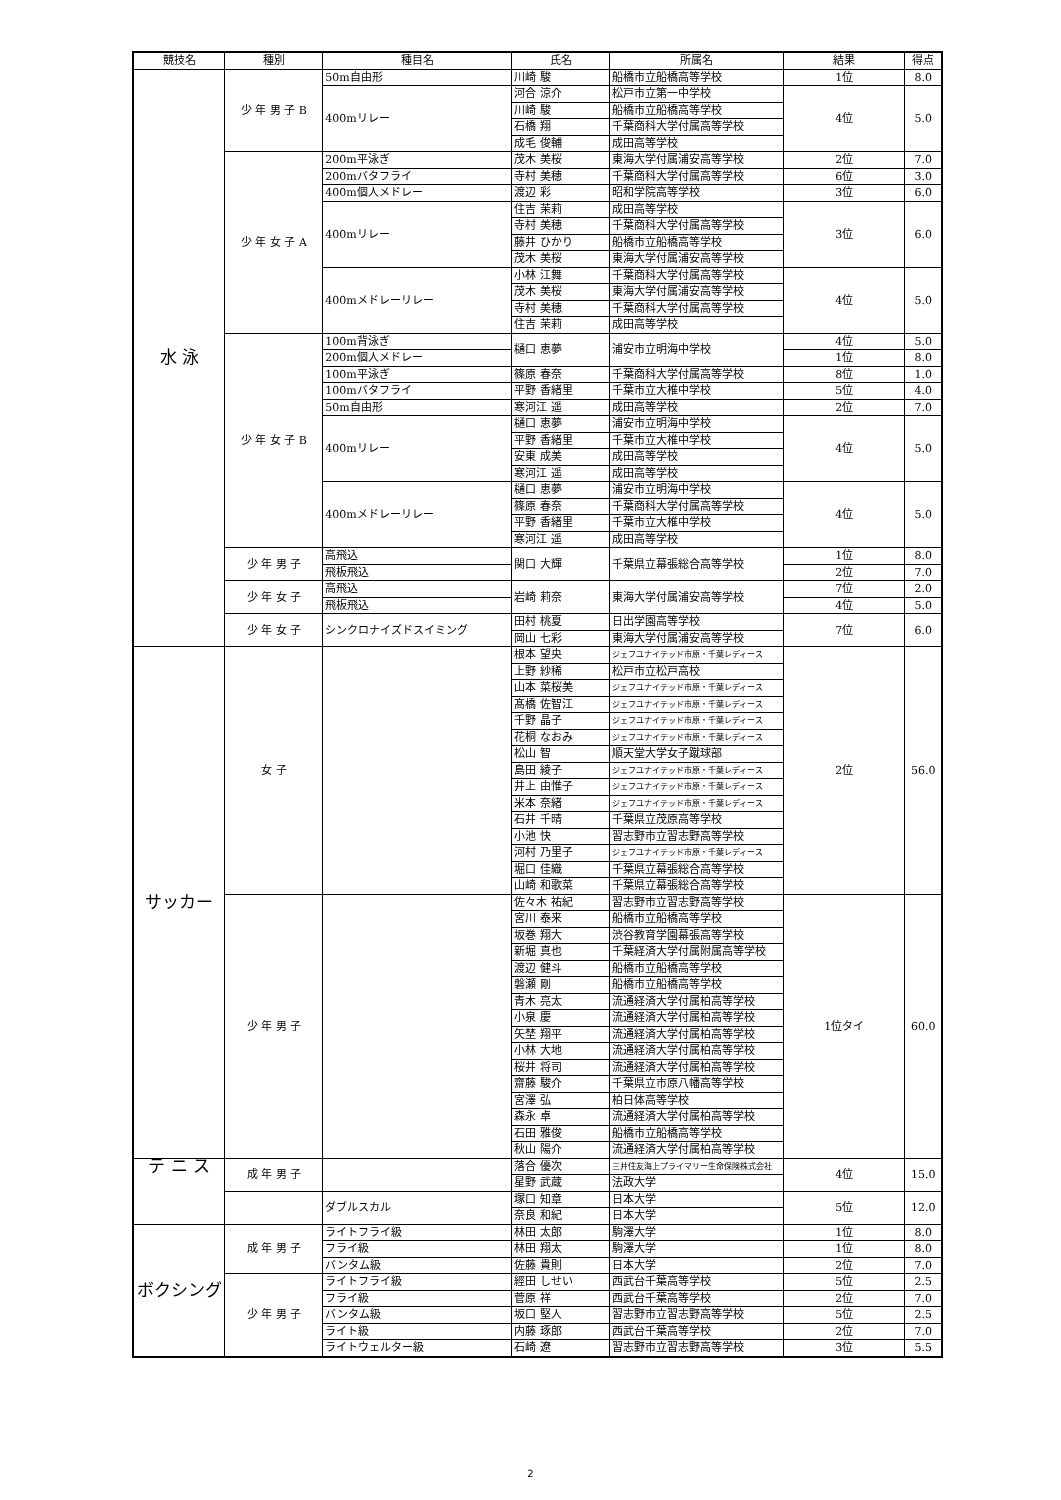| 競技名 | 種別 | 種目名 | 氏名 | 所属名 | 結果 | 得点 |
| --- | --- | --- | --- | --- | --- | --- |
| 水 泳 | 少 年 男 子 B | 50m自由形 | 川崎 駿 | 船橋市立船橋高等学校 | 1位 | 8.0 |
| | | 400mリレー | 河合 涼介 | 松戸市立第一中学校 | 4位 | 5.0 |
| | | | 川崎 駿 | 船橋市立船橋高等学校 | | |
| | | | 石橋 翔 | 千葉商科大学付属高等学校 | | |
| | | | 成毛 俊輔 | 成田高等学校 | | |
| | 少 年 女 子 A | 200m平泳ぎ | 茂木 美桜 | 東海大学付属浦安高等学校 | 2位 | 7.0 |
| | | 200mバタフライ | 寺村 美穂 | 千葉商科大学付属高等学校 | 6位 | 3.0 |
| | | 400m個人メドレー | 渡辺 彩 | 昭和学院高等学校 | 3位 | 6.0 |
| | | 400mリレー | 住吉 茉莉 | 成田高等学校 | 3位 | 6.0 |
| | | | 寺村 美穂 | 千葉商科大学付属高等学校 | | |
| | | | 藤井 ひかり | 船橋市立船橋高等学校 | | |
| | | | 茂木 美桜 | 東海大学付属浦安高等学校 | | |
| | | 400mメドレーリレー | 小林 江舞 | 千葉商科大学付属高等学校 | 4位 | 5.0 |
| | | | 茂木 美桜 | 東海大学付属浦安高等学校 | | |
| | | | 寺村 美穂 | 千葉商科大学付属高等学校 | | |
| | | | 住吉 茉莉 | 成田高等学校 | | |
| | 少 年 女 子 B | 100m背泳ぎ | 樋口 恵夢 | 浦安市立明海中学校 | 4位 | 5.0 |
| | | 200m個人メドレー | | | 1位 | 8.0 |
| | | 100m平泳ぎ | 篠原 春奈 | 千葉商科大学付属高等学校 | 8位 | 1.0 |
| | | 100mバタフライ | 平野 香緒里 | 千葉市立大椎中学校 | 5位 | 4.0 |
| | | 50m自由形 | 寒河江 遥 | 成田高等学校 | 2位 | 7.0 |
| | | 400mリレー | 樋口 恵夢 | 浦安市立明海中学校 | 4位 | 5.0 |
| | | | 平野 香緒里 | 千葉市立大椎中学校 | | |
| | | | 安東 成美 | 成田高等学校 | | |
| | | | 寒河江 遥 | 成田高等学校 | | |
| | | 400mメドレーリレー | 樋口 恵夢 | 浦安市立明海中学校 | 4位 | 5.0 |
| | | | 篠原 春奈 | 千葉商科大学付属高等学校 | | |
| | | | 平野 香緒里 | 千葉市立大椎中学校 | | |
| | | | 寒河江 遥 | 成田高等学校 | | |
| | 少 年 男 子 | 高飛込 | 関口 大輝 | 千葉県立幕張総合高等学校 | 1位 | 8.0 |
| | | 飛板飛込 | | | 2位 | 7.0 |
| | 少 年 女 子 | 高飛込 | 岩崎 莉奈 | 東海大学付属浦安高等学校 | 7位 | 2.0 |
| | | 飛板飛込 | | | 4位 | 5.0 |
| | 少 年 女 子 | シンクロナイズドスイミング | 田村 桃夏 | 日出学園高等学校 | 7位 | 6.0 |
| | | | 岡山 七彩 | 東海大学付属浦安高等学校 | | |
| サッカー | 女 子 | | 根本 望央 | ジェフユナイテッド市原・千葉レディース | 2位 | 56.0 |
| | | | 上野 紗稀 | 松戸市立松戸高校 | | |
| | | | 山本 菜桜美 | ジェフユナイテッド市原・千葉レディース | | |
| | | | 髙橋 佐智江 | ジェフユナイテッド市原・千葉レディース | | |
| | | | 千野 晶子 | ジェフユナイテッド市原・千葉レディース | | |
| | | | 花桐 なおみ | ジェフユナイテッド市原・千葉レディース | | |
| | | | 松山 智 | 順天堂大学女子蹴球部 | | |
| | | | 島田 綾子 | ジェフユナイテッド市原・千葉レディース | | |
| | | | 井上 由惟子 | ジェフユナイテッド市原・千葉レディース | | |
| | | | 米本 奈緒 | ジェフユナイテッド市原・千葉レディース | | |
| | | | 石井 千晴 | 千葉県立茂原高等学校 | | |
| | | | 小池 快 | 習志野市立習志野高等学校 | | |
| | | | 河村 乃里子 | ジェフユナイテッド市原・千葉レディース | | |
| | | | 堀口 佳織 | 千葉県立幕張総合高等学校 | | |
| | | | 山崎 和歌菜 | 千葉県立幕張総合高等学校 | | |
| | 少 年 男 子 | | 佐々木 祐紀 | 習志野市立習志野高等学校 | 1位タイ | 60.0 |
| | | | 宮川 泰来 | 船橋市立船橋高等学校 | | |
| | | | 坂巻 翔大 | 渋谷教育学園幕張高等学校 | | |
| | | | 新堀 真也 | 千葉経済大学付属附属高等学校 | | |
| | | | 渡辺 健斗 | 船橋市立船橋高等学校 | | |
| | | | 磐瀬 剛 | 船橋市立船橋高等学校 | | |
| | | | 青木 亮太 | 流通経済大学付属柏高等学校 | | |
| | | | 小泉 慶 | 流通経済大学付属柏高等学校 | | |
| | | | 矢埜 翔平 | 流通経済大学付属柏高等学校 | | |
| | | | 小林 大地 | 流通経済大学付属柏高等学校 | | |
| | | | 桜井 将司 | 流通経済大学付属柏高等学校 | | |
| | | | 齋藤 駿介 | 千葉県立市原八幡高等学校 | | |
| | | | 宮澤 弘 | 柏日体高等学校 | | |
| | | | 森永 卓 | 流通経済大学付属柏高等学校 | | |
| | | | 石田 雅俊 | 船橋市立船橋高等学校 | | |
| | | | 秋山 陽介 | 流通経済大学付属柏高等学校 | | |
| テ ニ ス | 成 年 男 子 | | 落合 優次 | 三井住友海上プライマリー生命保険株式会社 | 4位 | 15.0 |
| | | | 星野 武蔵 | 法政大学 | | |
| | | ダブルスカル | 塚口 知章 | 日本大学 | 5位 | 12.0 |
| | | | 奈良 和紀 | 日本大学 | | |
| ボクシング | 成 年 男 子 | ライトフライ級 | 林田 太郎 | 駒澤大学 | 1位 | 8.0 |
| | | フライ級 | 林田 翔太 | 駒澤大学 | 1位 | 8.0 |
| | | バンタム級 | 佐藤 貴則 | 日本大学 | 2位 | 7.0 |
| | 少 年 男 子 | ライトフライ級 | 經田 しせい | 西武台千葉高等学校 | 5位 | 2.5 |
| | | フライ級 | 菅原 祥 | 西武台千葉高等学校 | 2位 | 7.0 |
| | | バンタム級 | 坂口 堅人 | 習志野市立習志野高等学校 | 5位 | 2.5 |
| | | ライト級 | 内藤 琢郎 | 西武台千葉高等学校 | 2位 | 7.0 |
| | | ライトウェルター級 | 石崎 遼 | 習志野市立習志野高等学校 | 3位 | 5.5 |
2